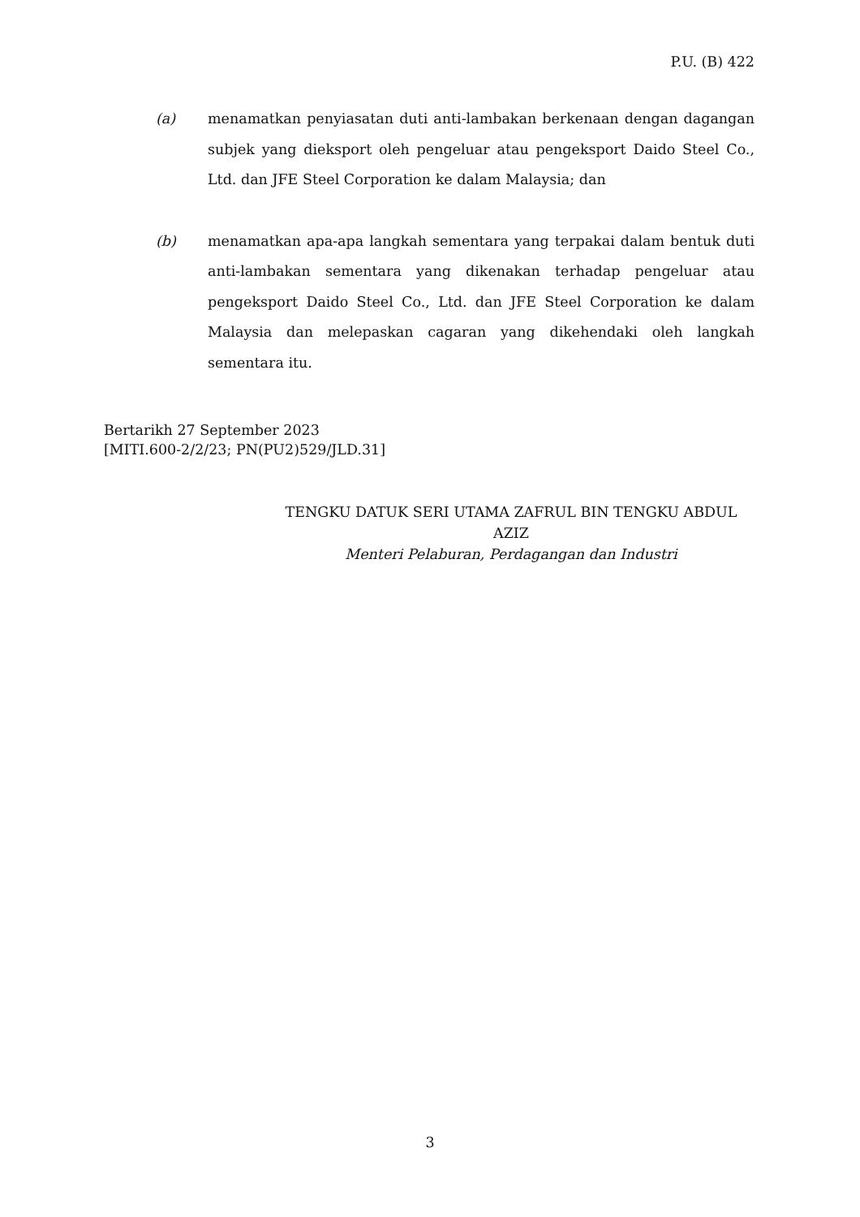P.U. (B) 422
(a) menamatkan penyiasatan duti anti-lambakan berkenaan dengan dagangan subjek yang dieksport oleh pengeluar atau pengeksport Daido Steel Co., Ltd. dan JFE Steel Corporation ke dalam Malaysia; dan
(b) menamatkan apa-apa langkah sementara yang terpakai dalam bentuk duti anti-lambakan sementara yang dikenakan terhadap pengeluar atau pengeksport Daido Steel Co., Ltd. dan JFE Steel Corporation ke dalam Malaysia dan melepaskan cagaran yang dikehendaki oleh langkah sementara itu.
Bertarikh 27 September 2023
[MITI.600-2/2/23; PN(PU2)529/JLD.31]
TENGKU DATUK SERI UTAMA ZAFRUL BIN TENGKU ABDUL AZIZ
Menteri Pelaburan, Perdagangan dan Industri
3